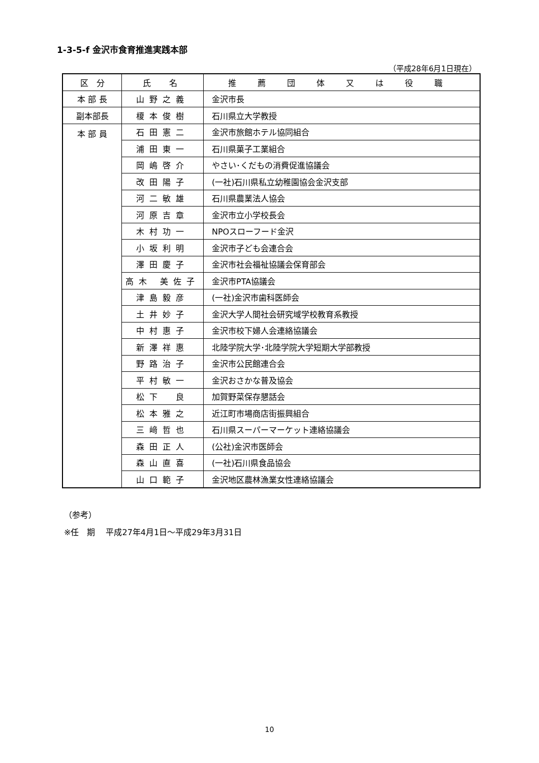1-3-5-f 金沢市食育推進実践本部
（平成28年6月1日現在）
| 区 分 | 氏 名 | 推薦団体又は役職 |
| --- | --- | --- |
| 本 部 長 | 山野之義 | 金沢市長 |
| 副本部長 | 榎本俊樹 | 石川県立大学教授 |
| 本 部 員 | 石田憲二 | 金沢市旅館ホテル協同組合 |
| | 浦田東一 | 石川県菓子工業組合 |
| | 岡嶋啓介 | やさい･くだもの消費促進協議会 |
| | 改田陽子 | (一社)石川県私立幼稚園協会金沢支部 |
| | 河二敏雄 | 石川県農業法人協会 |
| | 河原吉章 | 金沢市立小学校長会 |
| | 木村功一 | NPOスローフード金沢 |
| | 小坂利明 | 金沢市子ども会連合会 |
| | 澤田慶子 | 金沢市社会福祉協議会保育部会 |
| | 高木 美佐子 | 金沢市PTA協議会 |
| | 津島毅彦 | (一社)金沢市歯科医師会 |
| | 土井妙子 | 金沢大学人間社会研究域学校教育系教授 |
| | 中村惠子 | 金沢市校下婦人会連絡協議会 |
| | 新澤祥惠 | 北陸学院大学･北陸学院大学短期大学部教授 |
| | 野路治子 | 金沢市公民館連合会 |
| | 平村敏一 | 金沢おさかな普及協会 |
| | 松下 良 | 加賀野菜保存懇話会 |
| | 松本雅之 | 近江町市場商店街振興組合 |
| | 三﨑哲也 | 石川県スーパーマーケット連絡協議会 |
| | 森田正人 | (公社)金沢市医師会 |
| | 森山直喜 | (一社)石川県食品協会 |
| | 山口範子 | 金沢地区農林漁業女性連絡協議会 |
（参考）
※任　期　 平成27年4月1日～平成29年3月31日
10